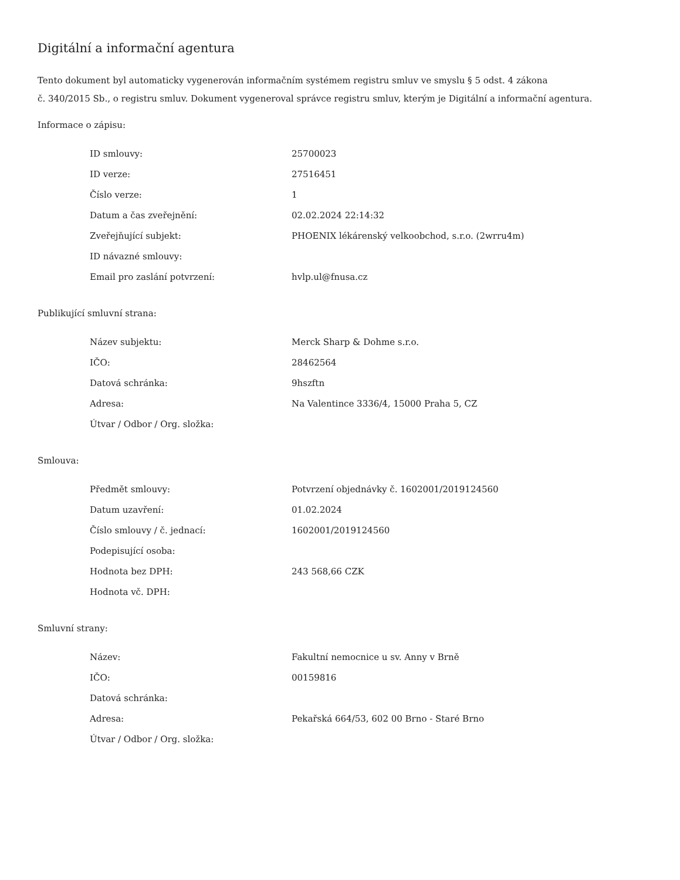Digitální a informační agentura
Tento dokument byl automaticky vygenerován informačním systémem registru smluv ve smyslu § 5 odst. 4 zákona
č. 340/2015 Sb., o registru smluv. Dokument vygeneroval správce registru smluv, kterým je Digitální a informační agentura.
Informace o zápisu:
| ID smlouvy: | 25700023 |
| ID verze: | 27516451 |
| Číslo verze: | 1 |
| Datum a čas zveřejnění: | 02.02.2024 22:14:32 |
| Zveřejňující subjekt: | PHOENIX lékárenský velkoobchod, s.r.o. (2wrru4m) |
| ID návazné smlouvy: | |
| Email pro zaslání potvrzení: | hvlp.ul@fnusa.cz |
Publikující smluvní strana:
| Název subjektu: | Merck Sharp & Dohme s.r.o. |
| IČO: | 28462564 |
| Datová schránka: | 9hszftn |
| Adresa: | Na Valentince 3336/4, 15000 Praha 5, CZ |
| Útvar / Odbor / Org. složka: | |
Smlouva:
| Předmět smlouvy: | Potvrzení objednávky č. 1602001/2019124560 |
| Datum uzavření: | 01.02.2024 |
| Číslo smlouvy / č. jednací: | 1602001/2019124560 |
| Podepisující osoba: | |
| Hodnota bez DPH: | 243 568,66 CZK |
| Hodnota vč. DPH: | |
Smluvní strany:
| Název: | Fakultní nemocnice u sv. Anny v Brně |
| IČO: | 00159816 |
| Datová schránka: | |
| Adresa: | Pekařská 664/53, 602 00 Brno - Staré Brno |
| Útvar / Odbor / Org. složka: | |